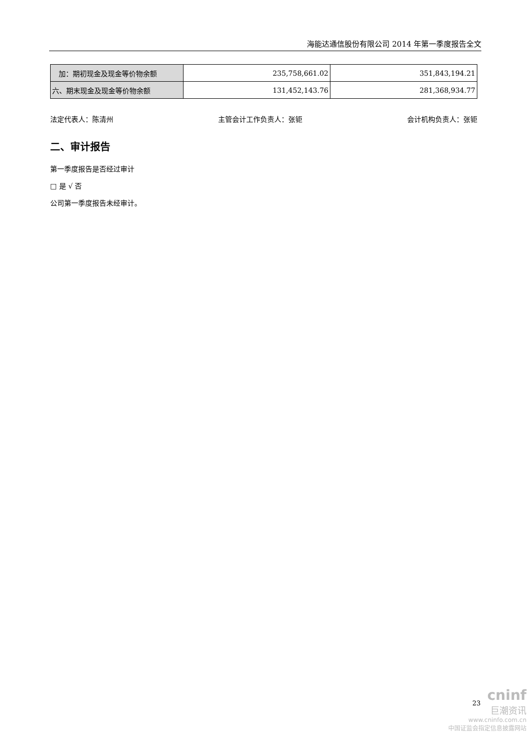海能达通信股份有限公司 2014 年第一季度报告全文
| 加：期初现金及现金等价物余额 | 235,758,661.02 | 351,843,194.21 |
| 六、期末现金及现金等价物余额 | 131,452,143.76 | 281,368,934.77 |
法定代表人：陈清州 主管会计工作负责人：张钜 会计机构负责人：张钜
二、审计报告
第一季度报告是否经过审计
□ 是 √ 否
公司第一季度报告未经审计。
23
cninf
巨潮资讯
www.cninfo.com.cn
中国证监会指定信息披露网站